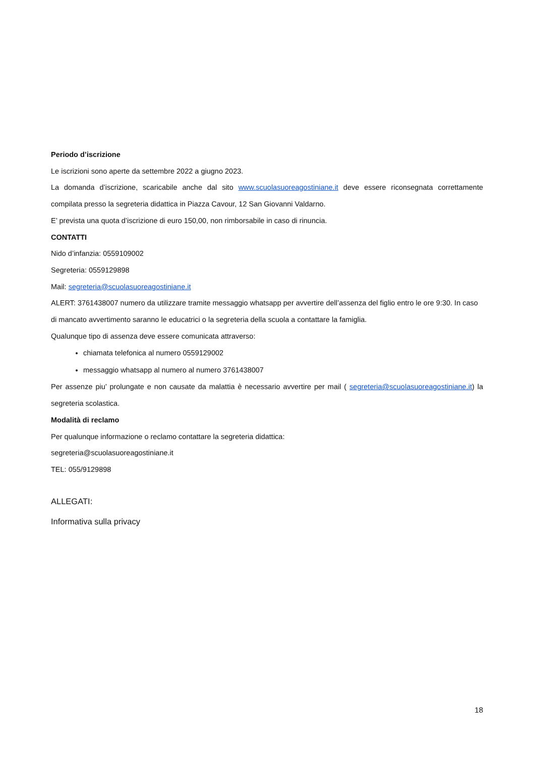Periodo d’iscrizione
Le iscrizioni sono aperte da settembre 2022 a giugno 2023.
La domanda d’iscrizione, scaricabile anche dal sito www.scuolasuoreagostiniane.it deve essere riconsegnata correttamente compilata presso la segreteria didattica in Piazza Cavour, 12 San Giovanni Valdarno.
E’ prevista una quota d’iscrizione di euro 150,00, non rimborsabile in caso di rinuncia.
CONTATTI
Nido d’infanzia: 0559109002
Segreteria: 0559129898
Mail: segreteria@scuolasuoreagostiniane.it
ALERT: 3761438007 numero da utilizzare tramite messaggio whatsapp per avvertire dell’assenza del figlio entro le ore 9:30. In caso di mancato avvertimento saranno le educatrici o la segreteria della scuola a contattare la famiglia.
Qualunque tipo di assenza deve essere comunicata attraverso:
chiamata telefonica al numero 0559129002
messaggio whatsapp al numero al numero 3761438007
Per assenze piu’ prolungate e non causate da malattia è necessario avvertire per mail ( segreteria@scuolasuoreagostiniane.it) la segreteria scolastica.
Modalità di reclamo
Per qualunque informazione o reclamo contattare la segreteria didattica:
segreteria@scuolasuoreagostiniane.it
TEL: 055/9129898
ALLEGATI:
Informativa sulla privacy
18